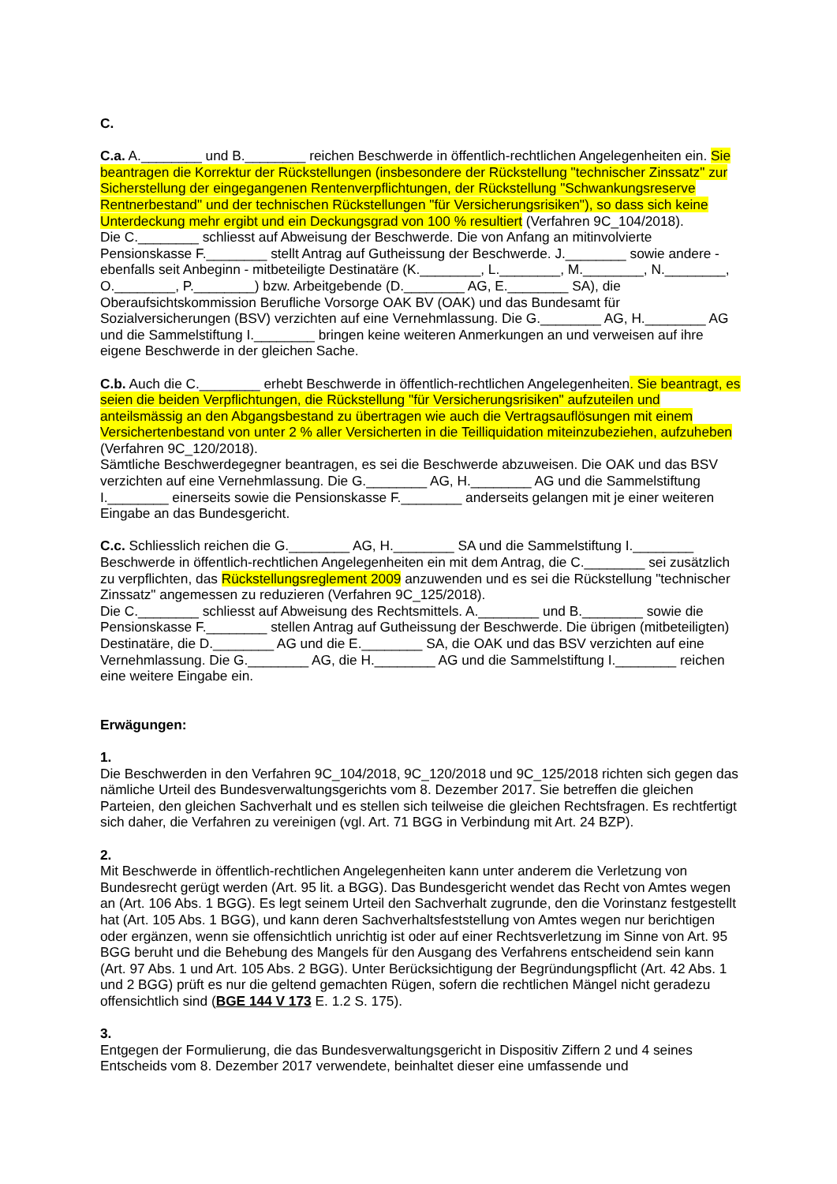C.
C.a. A.________ und B.________ reichen Beschwerde in öffentlich-rechtlichen Angelegenheiten ein. Sie beantragen die Korrektur der Rückstellungen (insbesondere der Rückstellung "technischer Zinssatz" zur Sicherstellung der eingegangenen Rentenverpflichtungen, der Rückstellung "Schwankungsreserve Rentnerbestand" und der technischen Rückstellungen "für Versicherungsrisiken"), so dass sich keine Unterdeckung mehr ergibt und ein Deckungsgrad von 100 % resultiert (Verfahren 9C_104/2018).
Die C.________ schliesst auf Abweisung der Beschwerde. Die von Anfang an mitinvolvierte Pensionskasse F.________ stellt Antrag auf Gutheissung der Beschwerde. J.________ sowie andere - ebenfalls seit Anbeginn - mitbeteiligte Destinatäre (K.________, L.________, M.________, N.________, O.________, P.________) bzw. Arbeitgebende (D.________ AG, E.________ SA), die Oberaufsichtskommission Berufliche Vorsorge OAK BV (OAK) und das Bundesamt für Sozialversicherungen (BSV) verzichten auf eine Vernehmlassung. Die G.________ AG, H.________ AG und die Sammelstiftung I.________ bringen keine weiteren Anmerkungen an und verweisen auf ihre eigene Beschwerde in der gleichen Sache.
C.b. Auch die C.________ erhebt Beschwerde in öffentlich-rechtlichen Angelegenheiten. Sie beantragt, es seien die beiden Verpflichtungen, die Rückstellung "für Versicherungsrisiken" aufzuteilen und anteilsmässig an den Abgangsbestand zu übertragen wie auch die Vertragsauflösungen mit einem Versichertenbestand von unter 2 % aller Versicherten in die Teilliquidation miteinzubeziehen, aufzuheben (Verfahren 9C_120/2018).
Sämtliche Beschwerdegegner beantragen, es sei die Beschwerde abzuweisen. Die OAK und das BSV verzichten auf eine Vernehmlassung. Die G.________ AG, H.________ AG und die Sammelstiftung I.________ einerseits sowie die Pensionskasse F.________ anderseits gelangen mit je einer weiteren Eingabe an das Bundesgericht.
C.c. Schliesslich reichen die G.________ AG, H.________ SA und die Sammelstiftung I.________ Beschwerde in öffentlich-rechtlichen Angelegenheiten ein mit dem Antrag, die C.________ sei zusätzlich zu verpflichten, das Rückstellungsreglement 2009 anzuwenden und es sei die Rückstellung "technischer Zinssatz" angemessen zu reduzieren (Verfahren 9C_125/2018).
Die C.________ schliesst auf Abweisung des Rechtsmittels. A.________ und B.________ sowie die Pensionskasse F.________ stellen Antrag auf Gutheissung der Beschwerde. Die übrigen (mitbeteiligten) Destinatäre, die D.________ AG und die E.________ SA, die OAK und das BSV verzichten auf eine Vernehmlassung. Die G.________ AG, die H.________ AG und die Sammelstiftung I.________ reichen eine weitere Eingabe ein.
Erwägungen:
1.
Die Beschwerden in den Verfahren 9C_104/2018, 9C_120/2018 und 9C_125/2018 richten sich gegen das nämliche Urteil des Bundesverwaltungsgerichts vom 8. Dezember 2017. Sie betreffen die gleichen Parteien, den gleichen Sachverhalt und es stellen sich teilweise die gleichen Rechtsfragen. Es rechtfertigt sich daher, die Verfahren zu vereinigen (vgl. Art. 71 BGG in Verbindung mit Art. 24 BZP).
2.
Mit Beschwerde in öffentlich-rechtlichen Angelegenheiten kann unter anderem die Verletzung von Bundesrecht gerügt werden (Art. 95 lit. a BGG). Das Bundesgericht wendet das Recht von Amtes wegen an (Art. 106 Abs. 1 BGG). Es legt seinem Urteil den Sachverhalt zugrunde, den die Vorinstanz festgestellt hat (Art. 105 Abs. 1 BGG), und kann deren Sachverhaltsfeststellung von Amtes wegen nur berichtigen oder ergänzen, wenn sie offensichtlich unrichtig ist oder auf einer Rechtsverletzung im Sinne von Art. 95 BGG beruht und die Behebung des Mangels für den Ausgang des Verfahrens entscheidend sein kann (Art. 97 Abs. 1 und Art. 105 Abs. 2 BGG). Unter Berücksichtigung der Begründungspflicht (Art. 42 Abs. 1 und 2 BGG) prüft es nur die geltend gemachten Rügen, sofern die rechtlichen Mängel nicht geradezu offensichtlich sind (BGE 144 V 173 E. 1.2 S. 175).
3.
Entgegen der Formulierung, die das Bundesverwaltungsgericht in Dispositiv Ziffern 2 und 4 seines Entscheids vom 8. Dezember 2017 verwendete, beinhaltet dieser eine umfassende und